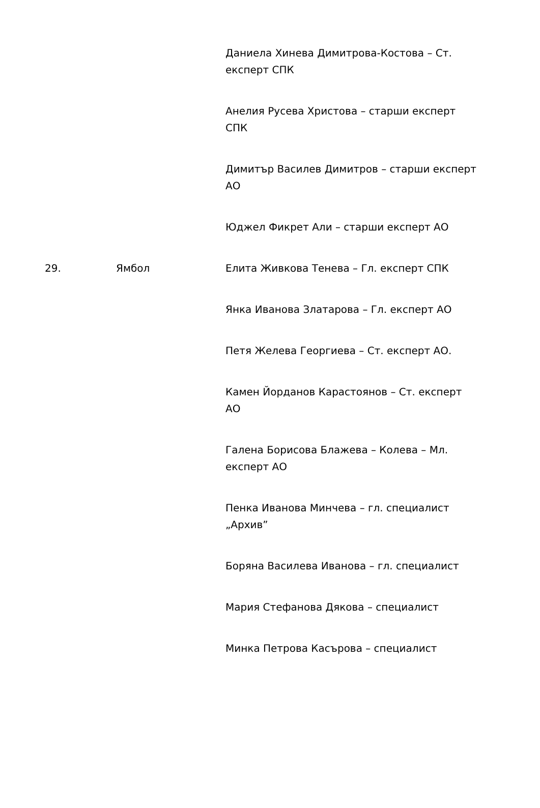| | | Даниела Хинева Димитрова-Костова – Ст. експерт СПК |
| | | Анелия Русева Христова – старши експерт СПК |
| | | Димитър Василев Димитров – старши експерт АО |
| | | Юджел Фикрет Али – старши експерт АО |
| 29. | Ямбол | Елита Живкова Тенева – Гл. експерт СПК |
| | | Янка Иванова Златарова – Гл. експерт АО |
| | | Петя Желева Георгиева – Ст. експерт АО. |
| | | Камен Йорданов Карастоянов – Ст. експерт АО |
| | | Галена Борисова Блажева – Колева – Мл. експерт АО |
| | | Пенка Иванова Минчева – гл. специалист „Архив” |
| | | Боряна Василева Иванова – гл. специалист |
| | | Мария Стефанова Дякова – специалист |
| | | Минка Петрова Касърова – специалист |